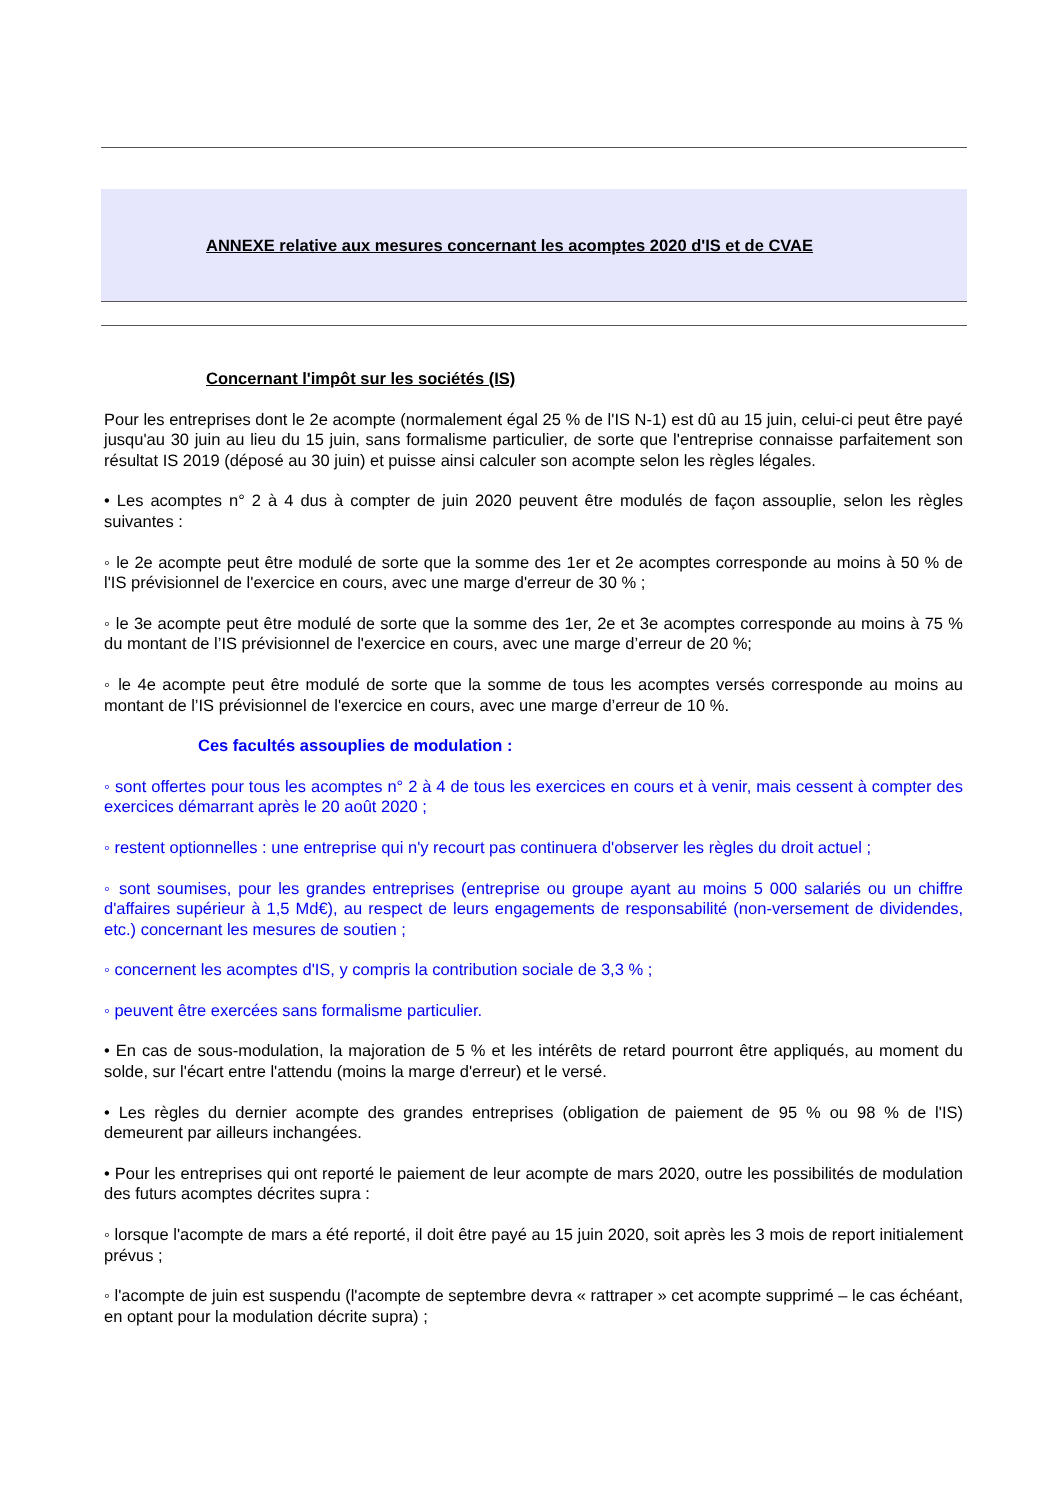ANNEXE relative aux mesures concernant les acomptes 2020 d'IS et de CVAE
Concernant l'impôt sur les sociétés (IS)
Pour les entreprises dont le 2e acompte (normalement égal 25 % de l'IS N-1) est dû au 15 juin, celui-ci peut être payé jusqu'au 30 juin au lieu du 15 juin, sans formalisme particulier, de sorte que l'entreprise connaisse parfaitement son résultat IS 2019 (déposé au 30 juin) et puisse ainsi calculer son acompte selon les règles légales.
• Les acomptes n° 2 à 4 dus à compter de juin 2020 peuvent être modulés de façon assouplie, selon les règles suivantes :
◦ le 2e acompte peut être modulé de sorte que la somme des 1er et 2e acomptes corresponde au moins à 50 % de l'IS prévisionnel de l'exercice en cours, avec une marge d'erreur de 30 % ;
◦ le 3e acompte peut être modulé de sorte que la somme des 1er, 2e et 3e acomptes corresponde au moins à 75 % du montant de l’IS prévisionnel de l'exercice en cours, avec une marge d’erreur de 20 %;
◦ le 4e acompte peut être modulé de sorte que la somme de tous les acomptes versés corresponde au moins au montant de l’IS prévisionnel de l'exercice en cours, avec une marge d’erreur de 10 %.
Ces facultés assouplies de modulation :
◦ sont offertes pour tous les acomptes n° 2 à 4 de tous les exercices en cours et à venir, mais cessent à compter des exercices démarrant après le 20 août 2020 ;
◦ restent optionnelles : une entreprise qui n'y recourt pas continuera d'observer les règles du droit actuel ;
◦ sont soumises, pour les grandes entreprises (entreprise ou groupe ayant au moins 5 000 salariés ou un chiffre d'affaires supérieur à 1,5 Md€), au respect de leurs engagements de responsabilité (non-versement de dividendes, etc.) concernant les mesures de soutien ;
◦ concernent les acomptes d'IS, y compris la contribution sociale de 3,3 % ;
◦ peuvent être exercées sans formalisme particulier.
• En cas de sous-modulation, la majoration de 5 % et les intérêts de retard pourront être appliqués, au moment du solde, sur l'écart entre l'attendu (moins la marge d'erreur) et le versé.
• Les règles du dernier acompte des grandes entreprises (obligation de paiement de 95 % ou 98 % de l'IS) demeurent par ailleurs inchangées.
• Pour les entreprises qui ont reporté le paiement de leur acompte de mars 2020, outre les possibilités de modulation des futurs acomptes décrites supra :
◦ lorsque l'acompte de mars a été reporté, il doit être payé au 15 juin 2020, soit après les 3 mois de report initialement prévus ;
◦ l'acompte de juin est suspendu (l'acompte de septembre devra « rattraper » cet acompte supprimé – le cas échéant, en optant pour la modulation décrite supra) ;